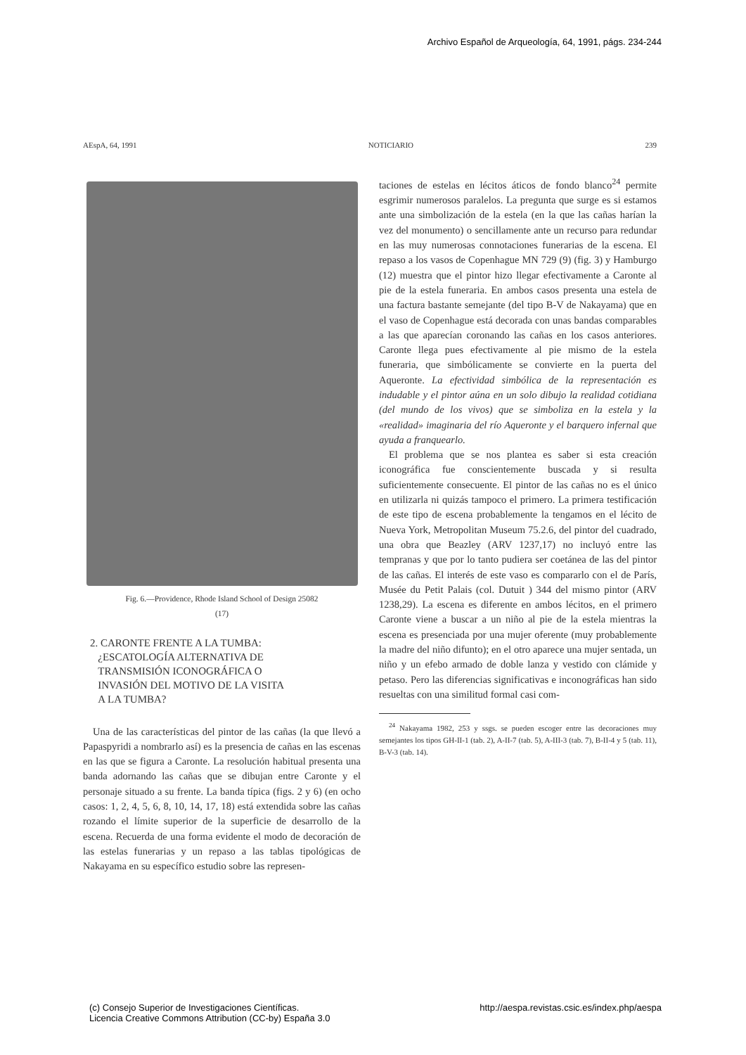Archivo Español de Arqueología, 64, 1991, págs. 234-244
AEspA, 64, 1991 NOTICIARIO 239
Fig. 6.—Providence, Rhode Island School of Design 25082
(17)
2. CARONTE FRENTE A LA TUMBA:
¿ESCATOLOGÍA ALTERNATIVA DE
TRANSMISIÓN ICONOGRÁFICA O
INVASIÓN DEL MOTIVO DE LA VISITA
A LA TUMBA?
Una de las características del pintor de las cañas (la que llevó a Papaspyridi a nombrarlo así) es la presencia de cañas en las escenas en las que se figura a Caronte. La resolución habitual presenta una banda adornando las cañas que se dibujan entre Caronte y el personaje situado a su frente. La banda típica (figs. 2 y 6) (en ocho casos: 1, 2, 4, 5, 6, 8, 10, 14, 17, 18) está extendida sobre las cañas rozando el límite superior de la superficie de desarrollo de la escena. Recuerda de una forma evidente el modo de decoración de las estelas funerarias y un repaso a las tablas tipológicas de Nakayama en su específico estudio sobre las represen-
taciones de estelas en lécitos áticos de fondo blanco<sup>24</sup> permite esgrimir numerosos paralelos. La pregunta que surge es si estamos ante una simbolización de la estela (en la que las cañas harían la vez del monumento) o sencillamente ante un recurso para redundar en las muy numerosas connotaciones funerarias de la escena. El repaso a los vasos de Copenhague MN 729 (9) (fig. 3) y Hamburgo (12) muestra que el pintor hizo llegar efectivamente a Caronte al pie de la estela funeraria. En ambos casos presenta una estela de una factura bastante semejante (del tipo B-V de Nakayama) que en el vaso de Copenhague está decorada con unas bandas comparables a las que aparecían coronando las cañas en los casos anteriores. Caronte llega pues efectivamente al pie mismo de la estela funeraria, que simbólicamente se convierte en la puerta del Aqueronte. La efectividad simbólica de la representación es indudable y el pintor aúna en un solo dibujo la realidad cotidiana (del mundo de los vivos) que se simboliza en la estela y la «realidad» imaginaria del río Aqueronte y el barquero infernal que ayuda a franquearlo.
El problema que se nos plantea es saber si esta creación iconográfica fue conscientemente buscada y si resulta suficientemente consecuente. El pintor de las cañas no es el único en utilizarla ni quizás tampoco el primero. La primera testificación de este tipo de escena probablemente la tengamos en el lécito de Nueva York, Metropolitan Museum 75.2.6, del pintor del cuadrado, una obra que Beazley (ARV 1237,17) no incluyó entre las tempranas y que por lo tanto pudiera ser coetánea de las del pintor de las cañas. El interés de este vaso es compararlo con el de París, Musée du Petit Palais (col. Dutuit ) 344 del mismo pintor (ARV 1238,29). La escena es diferente en ambos lécitos, en el primero Caronte viene a buscar a un niño al pie de la estela mientras la escena es presenciada por una mujer oferente (muy probablemente la madre del niño difunto); en el otro aparece una mujer sentada, un niño y un efebo armado de doble lanza y vestido con clámide y petaso. Pero las diferencias significativas e inconográficas han sido resueltas con una similitud formal casi com-
<sup>24</sup> Nakayama 1982, 253 y ssgs. se pueden escoger entre las decoraciones muy semejantes los tipos GH-II-1 (tab. 2), A-II-7 (tab. 5), A-III-3 (tab. 7), B-II-4 y 5 (tab. 11), B-V-3 (tab. 14).
(c) Consejo Superior de Investigaciones Científicas.
Licencia Creative Commons Attribution (CC-by) España 3.0 http://aespa.revistas.csic.es/index.php/aespa